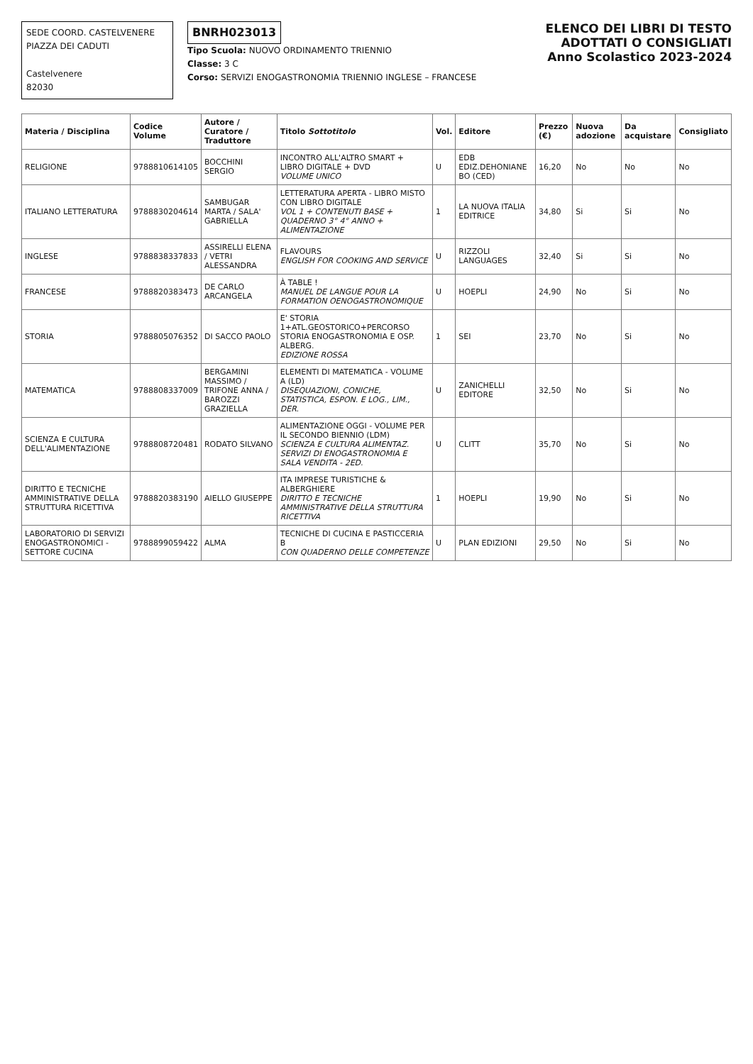SEDE COORD. CASTELVENERE
PIAZZA DEI CADUTI
Castelvenere
82030
BNRH023013
Tipo Scuola: NUOVO ORDINAMENTO TRIENNIO
Classe: 3 C
Corso: SERVIZI ENOGASTRONOMIA TRIENNIO INGLESE – FRANCESE
ELENCO DEI LIBRI DI TESTO
ADOTTATI O CONSIGLIATI
Anno Scolastico 2023-2024
| Materia / Disciplina | Codice Volume | Autore / Curatore / Traduttore | Titolo Sottotitolo | Vol. | Editore | Prezzo (€) | Nuova adozione | Da acquistare | Consigliato |
| --- | --- | --- | --- | --- | --- | --- | --- | --- | --- |
| RELIGIONE | 9788810614105 | BOCCHINI SERGIO | INCONTRO ALL'ALTRO SMART + LIBRO DIGITALE + DVD VOLUME UNICO | U | EDB EDIZ.DEHONIANE BO (CED) | 16,20 | No | No | No |
| ITALIANO LETTERATURA | 9788830204614 | SAMBUGAR MARTA / SALA' GABRIELLA | LETTERATURA APERTA - LIBRO MISTO CON LIBRO DIGITALE VOL 1 + CONTENUTI BASE + QUADERNO 3° 4° ANNO + ALIMENTAZIONE | 1 | LA NUOVA ITALIA EDITRICE | 34,80 | Si | Si | No |
| INGLESE | 9788838337833 | ASSIRELLI ELENA / VETRI ALESSANDRA | FLAVOURS ENGLISH FOR COOKING AND SERVICE | U | RIZZOLI LANGUAGES | 32,40 | Si | Si | No |
| FRANCESE | 9788820383473 | DE CARLO ARCANGELA | À TABLE ! MANUEL DE LANGUE POUR LA FORMATION OENOGASTRONOMIQUE | U | HOEPLI | 24,90 | No | Si | No |
| STORIA | 9788805076352 | DI SACCO PAOLO | E' STORIA 1+ATL.GEOSTORICO+PERCORSO STORIA ENOGASTRONOMIA E OSP. ALBERG. EDIZIONE ROSSA | 1 | SEI | 23,70 | No | Si | No |
| MATEMATICA | 9788808337009 | BERGAMINI MASSIMO / TRIFONE ANNA / BAROZZI GRAZIELLA | ELEMENTI DI MATEMATICA - VOLUME A (LD) DISEQUAZIONI, CONICHE, STATISTICA, ESPON. E LOG., LIM., DER. | U | ZANICHELLI EDITORE | 32,50 | No | Si | No |
| SCIENZA E CULTURA DELL'ALIMENTAZIONE | 9788808720481 | RODATO SILVANO | ALIMENTAZIONE OGGI - VOLUME PER IL SECONDO BIENNIO (LDM) SCIENZA E CULTURA ALIMENTAZ. SERVIZI DI ENOGASTRONOMIA E SALA VENDITA - 2ED. | U | CLITT | 35,70 | No | Si | No |
| DIRITTO E TECNICHE AMMINISTRATIVE DELLA STRUTTURA RICETTIVA | 9788820383190 | AIELLO GIUSEPPE | ITA IMPRESE TURISTICHE & ALBERGHIERE DIRITTO E TECNICHE AMMINISTRATIVE DELLA STRUTTURA RICETTIVA | 1 | HOEPLI | 19,90 | No | Si | No |
| LABORATORIO DI SERVIZI ENOGASTRONOMICI - SETTORE CUCINA | 9788899059422 | ALMA | TECNICHE DI CUCINA E PASTICCERIA B CON QUADERNO DELLE COMPETENZE | U | PLAN EDIZIONI | 29,50 | No | Si | No |